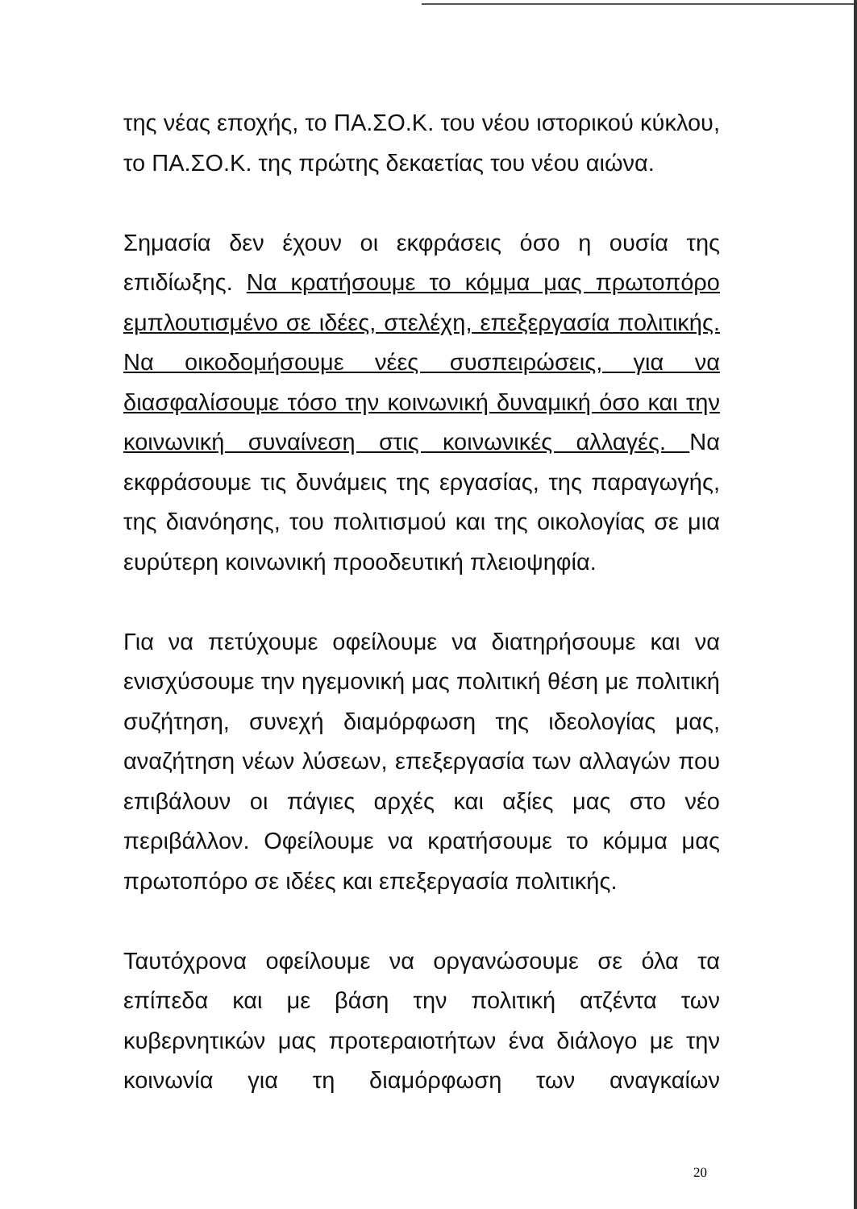της νέας εποχής, το ΠΑ.ΣΟ.Κ. του νέου ιστορικού κύκλου, το ΠΑ.ΣΟ.Κ. της πρώτης δεκαετίας του νέου αιώνα.
Σημασία δεν έχουν οι εκφράσεις όσο η ουσία της επιδίωξης. Να κρατήσουμε το κόμμα μας πρωτοπόρο εμπλουτισμένο σε ιδέες, στελέχη, επεξεργασία πολιτικής. Να οικοδομήσουμε νέες συσπειρώσεις, για να διασφαλίσουμε τόσο την κοινωνική δυναμική όσο και την κοινωνική συναίνεση στις κοινωνικές αλλαγές. Να εκφράσουμε τις δυνάμεις της εργασίας, της παραγωγής, της διανόησης, του πολιτισμού και της οικολογίας σε μια ευρύτερη κοινωνική προοδευτική πλειοψηφία.
Για να πετύχουμε οφείλουμε να διατηρήσουμε και να ενισχύσουμε την ηγεμονική μας πολιτική θέση με πολιτική συζήτηση, συνεχή διαμόρφωση της ιδεολογίας μας, αναζήτηση νέων λύσεων, επεξεργασία των αλλαγών που επιβάλουν οι πάγιες αρχές και αξίες μας στο νέο περιβάλλον. Οφείλουμε να κρατήσουμε το κόμμα μας πρωτοπόρο σε ιδέες και επεξεργασία πολιτικής.
Ταυτόχρονα οφείλουμε να οργανώσουμε σε όλα τα επίπεδα και με βάση την πολιτική ατζέντα των κυβερνητικών μας προτεραιοτήτων ένα διάλογο με την κοινωνία για τη διαμόρφωση των αναγκαίων
20